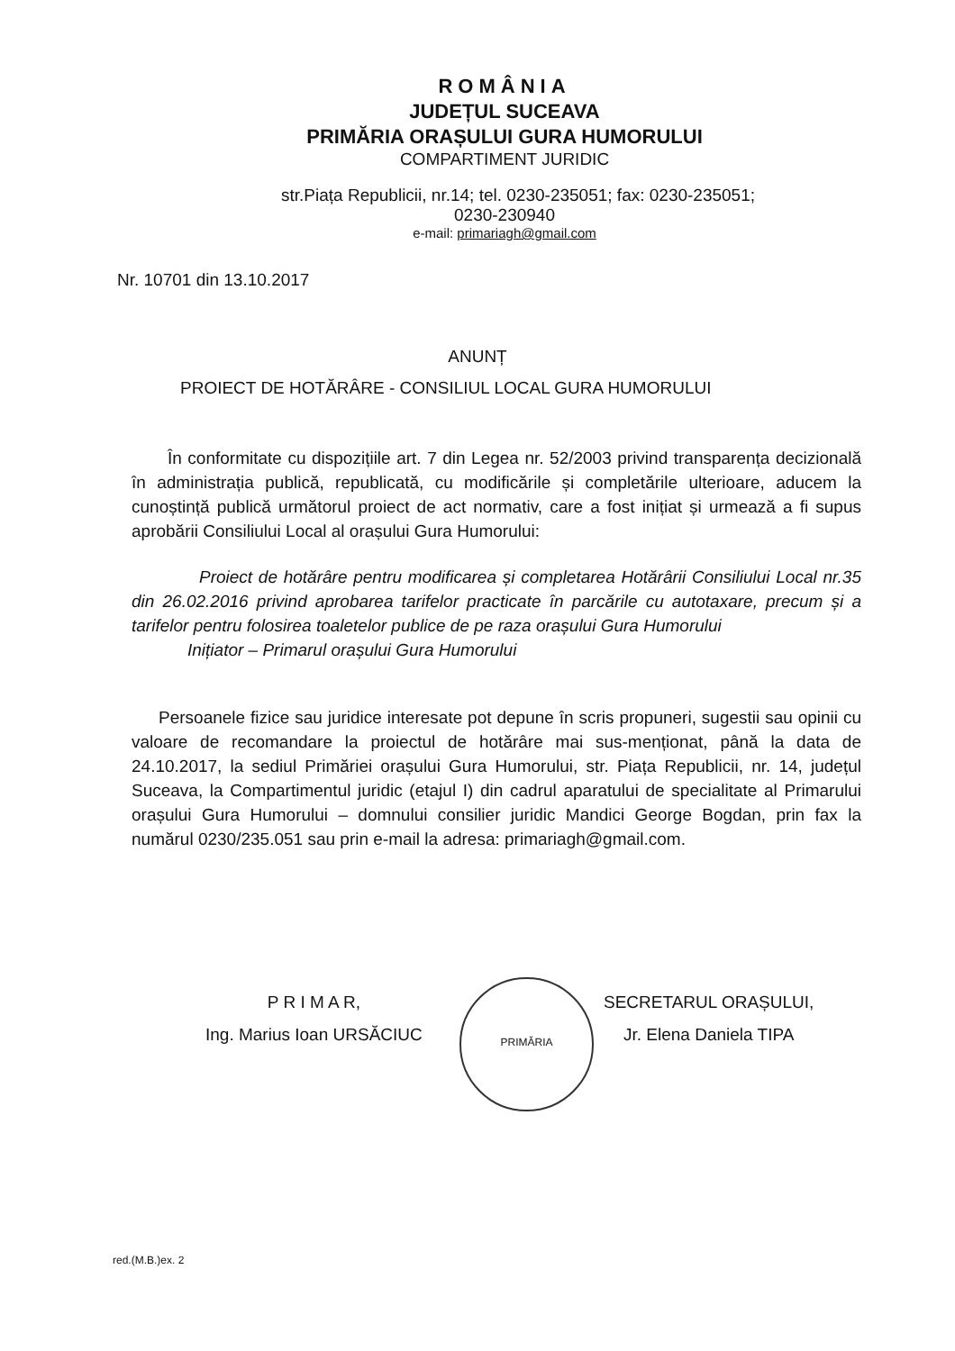ROMÂNIA
JUDEȚUL SUCEAVA
PRIMĂRIA ORAȘULUI GURA HUMORULUI
COMPARTIMENT JURIDIC
str.Piața Republicii, nr.14; tel. 0230-235051; fax: 0230-235051;
0230-230940
e-mail: primariagh@gmail.com
Nr. 10701 din 13.10.2017
ANUNȚ
PROIECT DE HOTĂRÂRE - CONSILIUL LOCAL GURA HUMORULUI
În conformitate cu dispozițiile art. 7 din Legea nr. 52/2003 privind transparența decizională în administrația publică, republicată, cu modificările și completările ulterioare, aducem la cunoștință publică următorul proiect de act normativ, care a fost inițiat și urmează a fi supus aprobării Consiliului Local al orașului Gura Humorului:
Proiect de hotărâre pentru modificarea și completarea Hotărârii Consiliului Local nr.35 din 26.02.2016 privind aprobarea tarifelor practicate în parcările cu autotaxare, precum și a tarifelor pentru folosirea toaletelor publice de pe raza orașului Gura Humorului
Inițiator – Primarul orașului Gura Humorului
Persoanele fizice sau juridice interesate pot depune în scris propuneri, sugestii sau opinii cu valoare de recomandare la proiectul de hotărâre mai sus-menționat, până la data de 24.10.2017, la sediul Primăriei orașului Gura Humorului, str. Piața Republicii, nr. 14, județul Suceava, la Compartimentul juridic (etajul I) din cadrul aparatului de specialitate al Primarului orașului Gura Humorului – domnului consilier juridic Mandici George Bogdan, prin fax la numărul 0230/235.051 sau prin e-mail la adresa: primariagh@gmail.com.
P R I M A R,
Ing. Marius Ioan URSĂCIUC
PRIMĂRIA
SECRETARUL ORAȘULUI,
Jr. Elena Daniela TIPA
red.(M.B.)ex. 2